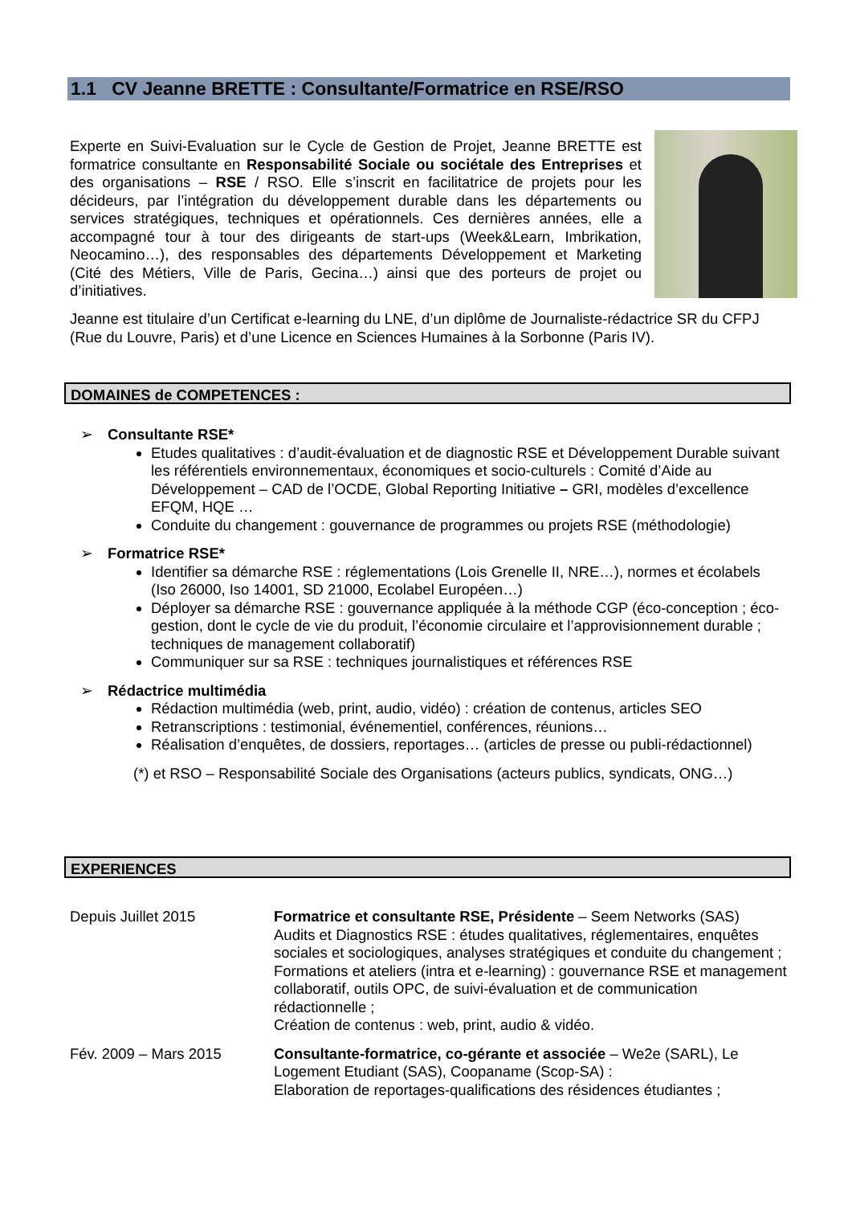1.1 CV Jeanne BRETTE : Consultante/Formatrice en RSE/RSO
Experte en Suivi-Evaluation sur le Cycle de Gestion de Projet, Jeanne BRETTE est formatrice consultante en Responsabilité Sociale ou sociétale des Entreprises et des organisations – RSE / RSO. Elle s’inscrit en facilitatrice de projets pour les décideurs, par l’intégration du développement durable dans les départements ou services stratégiques, techniques et opérationnels. Ces dernières années, elle a accompagné tour à tour des dirigeants de start-ups (Week&Learn, Imbrikation, Neocamino…), des responsables des départements Développement et Marketing (Cité des Métiers, Ville de Paris, Gecina…) ainsi que des porteurs de projet ou d’initiatives.
Jeanne est titulaire d’un Certificat e-learning du LNE, d’un diplôme de Journaliste-rédactrice SR du CFPJ (Rue du Louvre, Paris) et d’une Licence en Sciences Humaines à la Sorbonne (Paris IV).
DOMAINES de COMPETENCES :
➢ Consultante RSE*
Etudes qualitatives : d’audit-évaluation et de diagnostic RSE et Développement Durable suivant les référentiels environnementaux, économiques et socio-culturels : Comité d’Aide au Développement – CAD de l’OCDE, Global Reporting Initiative – GRI, modèles d’excellence EFQM, HQE …
Conduite du changement : gouvernance de programmes ou projets RSE (méthodologie)
➢ Formatrice RSE*
Identifier sa démarche RSE : réglementations (Lois Grenelle II, NRE…), normes et écolabels (Iso 26000, Iso 14001, SD 21000, Ecolabel Européen…)
Déployer sa démarche RSE : gouvernance appliquée à la méthode CGP (éco-conception ; éco-gestion, dont le cycle de vie du produit, l’économie circulaire et l’approvisionnement durable ; techniques de management collaboratif)
Communiquer sur sa RSE : techniques journalistiques et références RSE
➢ Rédactrice multimédia
Rédaction multimédia (web, print, audio, vidéo) : création de contenus, articles SEO
Retranscriptions : testimonial, événementiel, conférences, réunions…
Réalisation d’enquêtes, de dossiers, reportages… (articles de presse ou publi-rédactionnel)
(*) et RSO – Responsabilité Sociale des Organisations (acteurs publics, syndicats, ONG…)
EXPERIENCES
Depuis Juillet 2015 Formatrice et consultante RSE, Présidente – Seem Networks (SAS)
Audits et Diagnostics RSE : études qualitatives, réglementaires, enquêtes sociales et sociologiques, analyses stratégiques et conduite du changement ;
Formations et ateliers (intra et e-learning) : gouvernance RSE et management collaboratif, outils OPC, de suivi-évaluation et de communication rédactionnelle ;
Création de contenus : web, print, audio & vidéo.
Fév. 2009 – Mars 2015 Consultante-formatrice, co-gérante et associée – We2e (SARL), Le Logement Etudiant (SAS), Coopaname (Scop-SA) :
Elaboration de reportages-qualifications des résidences étudiantes ;